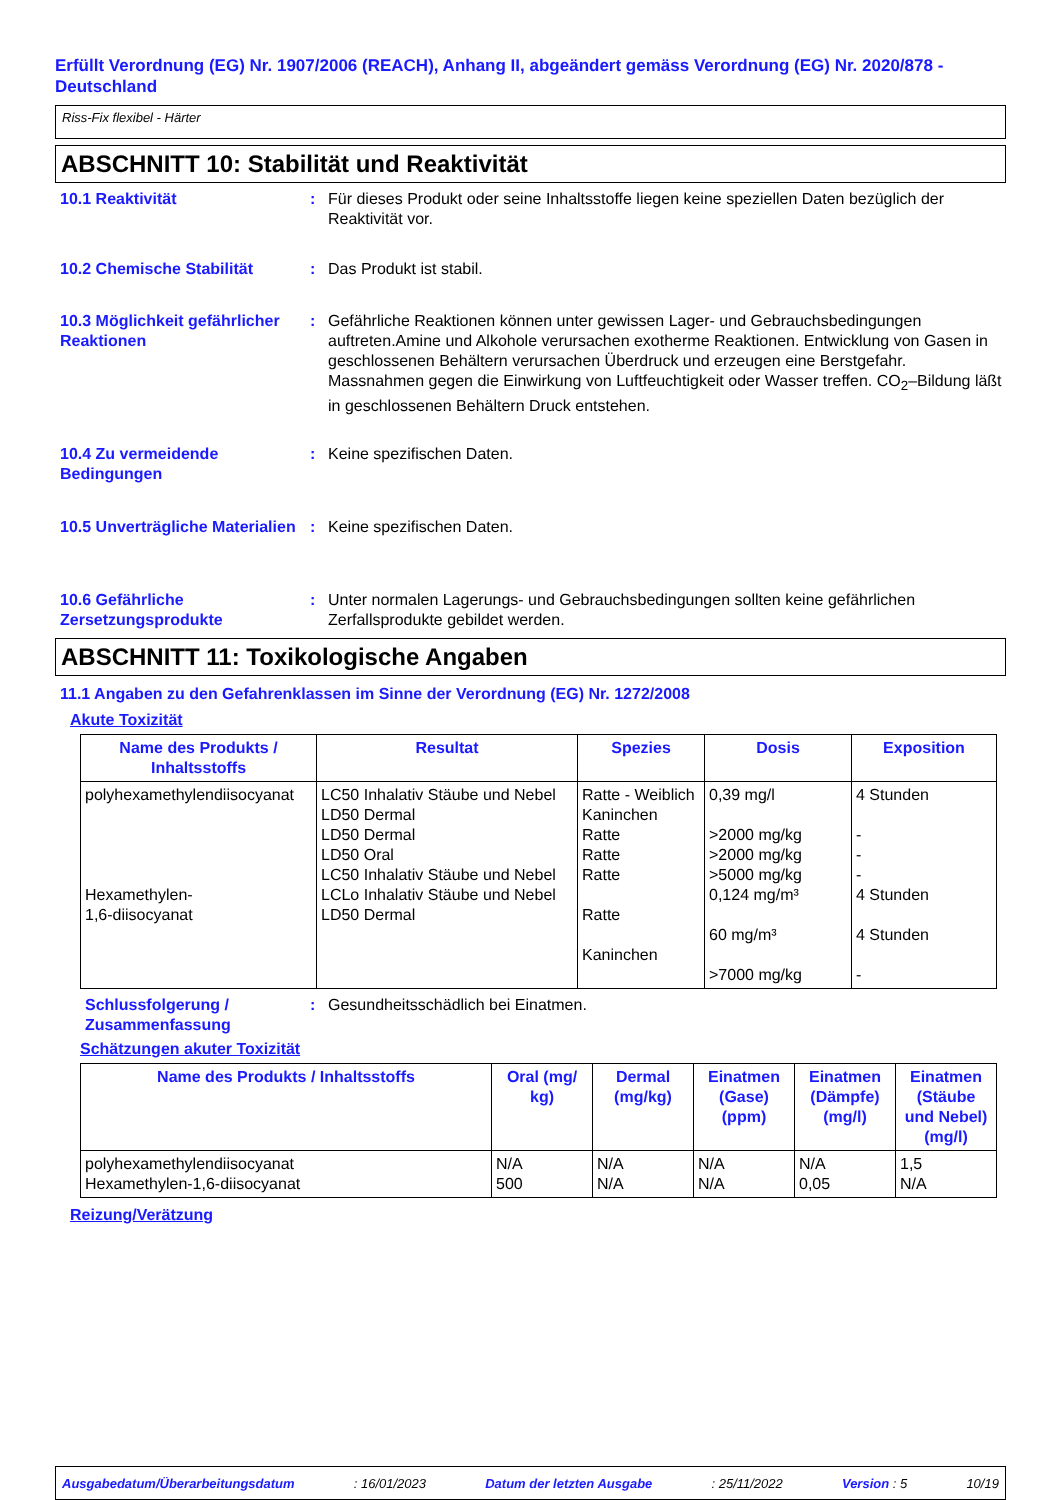Erfüllt Verordnung (EG) Nr. 1907/2006 (REACH), Anhang II, abgeändert gemäss Verordnung (EG) Nr. 2020/878 - Deutschland
Riss-Fix flexibel - Härter
ABSCHNITT 10: Stabilität und Reaktivität
10.1 Reaktivität : Für dieses Produkt oder seine Inhaltsstoffe liegen keine speziellen Daten bezüglich der Reaktivität vor.
10.2 Chemische Stabilität : Das Produkt ist stabil.
10.3 Möglichkeit gefährlicher Reaktionen
: Gefährliche Reaktionen können unter gewissen Lager- und Gebrauchsbedingungen auftreten.Amine und Alkohole verursachen exotherme Reaktionen. Entwicklung von Gasen in geschlossenen Behältern verursachen Überdruck und erzeugen eine Berstgefahr. Massnahmen gegen die Einwirkung von Luftfeuchtigkeit oder Wasser treffen. CO<sub>2</sub>–Bildung läßt in geschlossenen Behältern Druck entstehen.
10.4 Zu vermeidende Bedingungen
: Keine spezifischen Daten.
10.5 Unverträgliche Materialien
: Keine spezifischen Daten.
10.6 Gefährliche Zersetzungsprodukte
: Unter normalen Lagerungs- und Gebrauchsbedingungen sollten keine gefährlichen Zerfallsprodukte gebildet werden.
ABSCHNITT 11: Toxikologische Angaben
11.1 Angaben zu den Gefahrenklassen im Sinne der Verordnung (EG) Nr. 1272/2008
Akute Toxizität
| Name des Produkts / Inhaltsstoffs | Resultat | Spezies | Dosis | Exposition |
| --- | --- | --- | --- | --- |
| polyhexamethylendiisocyanat Hexamethylen- 1,6-diisocyanat | LC50 Inhalativ Stäube und Nebel LD50 Dermal LD50 Dermal LD50 Oral LC50 Inhalativ Stäube und Nebel LCLo Inhalativ Stäube und Nebel LD50 Dermal | Ratte - Weiblich Kaninchen Ratte Ratte Ratte Ratte Kaninchen | 0,39 mg/l >2000 mg/kg >2000 mg/kg >5000 mg/kg 0,124 mg/m³ 60 mg/m³ >7000 mg/kg | 4 Stunden - - - 4 Stunden 4 Stunden - |
Schlussfolgerung / Zusammenfassung
: Gesundheitsschädlich bei Einatmen.
Schätzungen akuter Toxizität
| Name des Produkts / Inhaltsstoffs | Oral (mg/ kg) | Dermal (mg/kg) | Einatmen (Gase) (ppm) | Einatmen (Dämpfe) (mg/l) | Einatmen (Stäube und Nebel) (mg/l) |
| --- | --- | --- | --- | --- | --- |
| polyhexamethylendiisocyanat Hexamethylen-1,6-diisocyanat | N/A 500 | N/A N/A | N/A N/A | N/A 0,05 | 1,5 N/A |
Reizung/Verätzung
Ausgabedatum/Überarbeitungsdatum: 16/01/2023 Datum der letzten Ausgabe: 25/11/2022 Version : 5 10/19